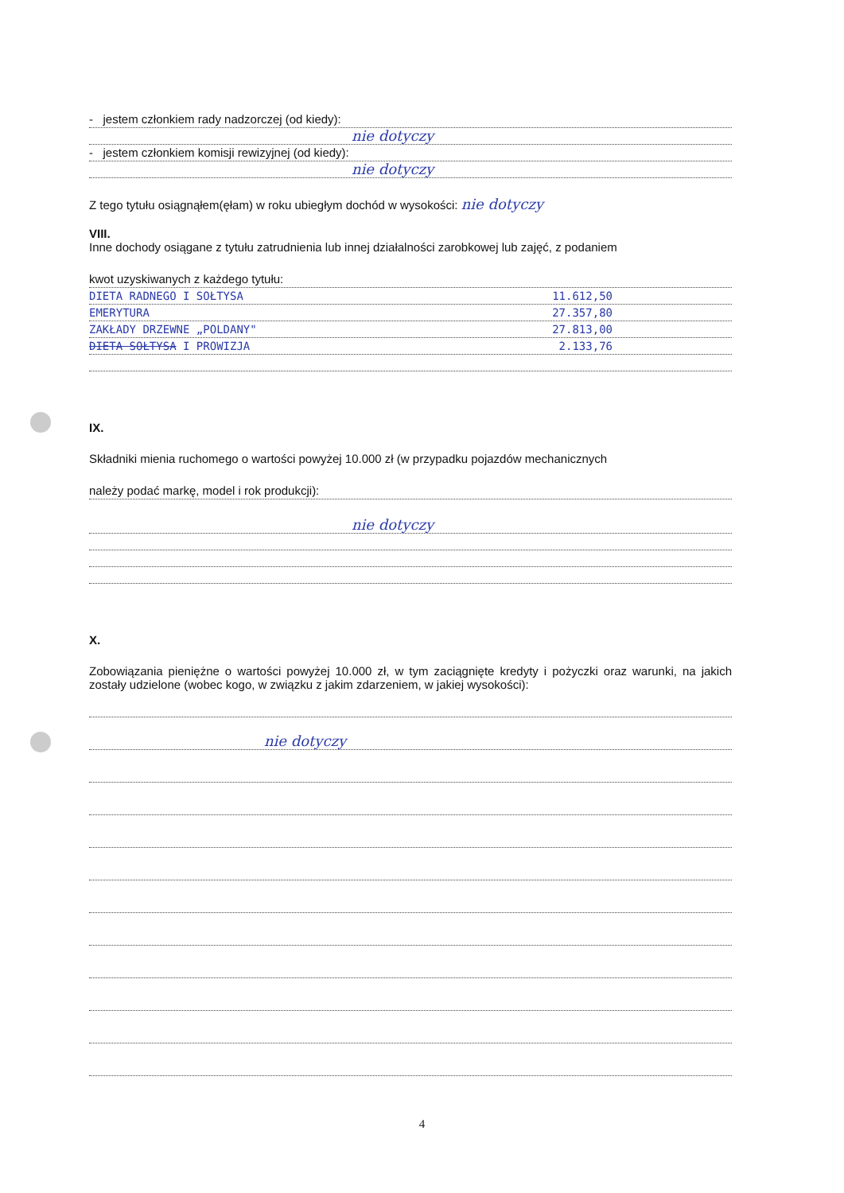- jestem członkiem rady nadzorczej (od kiedy):
nie dotyczy
- jestem członkiem komisji rewizyjnej (od kiedy):
nie dotyczy
Z tego tytułu osiągnąłem(ęłam) w roku ubiegłym dochód w wysokości: nie dotyczy
VIII.
Inne dochody osiągane z tytułu zatrudnienia lub innej działalności zarobkowej lub zajęć, z podaniem
kwot uzyskiwanych z każdego tytułu:
DIETA RADNEGO I SOŁTYSA 11.612,50
EMERYTURA 27.357,80
ZAKŁADY DRZEWNE „POLDANY" 27.813,00
DIETA SOŁTYSA I PROWIZJA 2.133,76
IX.
Składniki mienia ruchomego o wartości powyżej 10.000 zł (w przypadku pojazdów mechanicznych
należy podać markę, model i rok produkcji):
nie dotyczy
X.
Zobowiązania pieniężne o wartości powyżej 10.000 zł, w tym zaciągnięte kredyty i pożyczki oraz warunki, na jakich zostały udzielone (wobec kogo, w związku z jakim zdarzeniem, w jakiej wysokości):
nie dotyczy
4